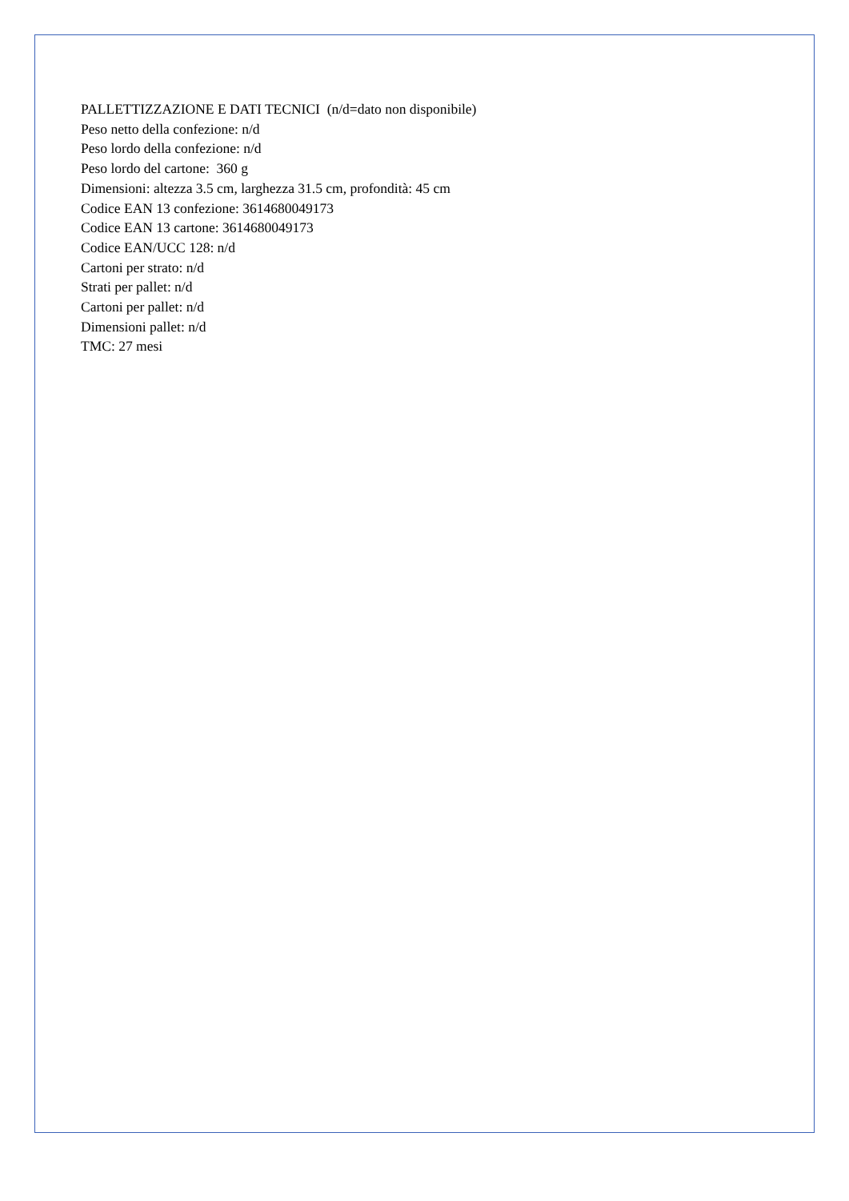PALLETTIZZAZIONE E DATI TECNICI (n/d=dato non disponibile)
Peso netto della confezione: n/d
Peso lordo della confezione: n/d
Peso lordo del cartone: 360 g
Dimensioni: altezza 3.5 cm, larghezza 31.5 cm, profondità: 45 cm
Codice EAN 13 confezione: 3614680049173
Codice EAN 13 cartone: 3614680049173
Codice EAN/UCC 128: n/d
Cartoni per strato: n/d
Strati per pallet: n/d
Cartoni per pallet: n/d
Dimensioni pallet: n/d
TMC: 27 mesi